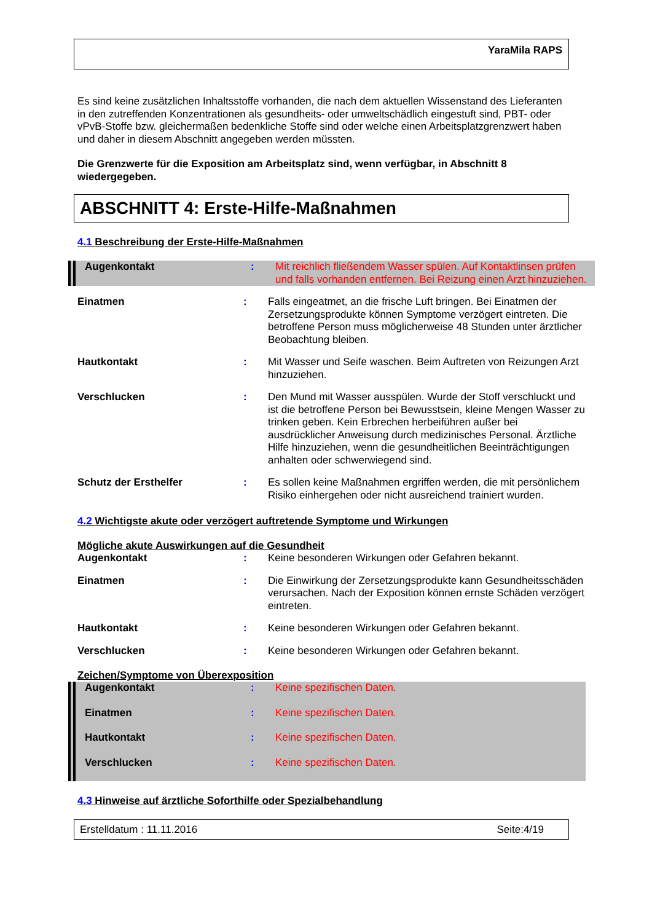YaraMila RAPS
Es sind keine zusätzlichen Inhaltsstoffe vorhanden, die nach dem aktuellen Wissenstand des Lieferanten in den zutreffenden Konzentrationen als gesundheits- oder umweltschädlich eingestuft sind, PBT- oder vPvB-Stoffe bzw. gleichermaßen bedenkliche Stoffe sind oder welche einen Arbeitsplatzgrenzwert haben und daher in diesem Abschnitt angegeben werden müssten.
Die Grenzwerte für die Exposition am Arbeitsplatz sind, wenn verfügbar, in Abschnitt 8 wiedergegeben.
ABSCHNITT 4: Erste-Hilfe-Maßnahmen
4.1 Beschreibung der Erste-Hilfe-Maßnahmen
Augenkontakt : Mit reichlich fließendem Wasser spülen. Auf Kontaktlinsen prüfen und falls vorhanden entfernen. Bei Reizung einen Arzt hinzuziehen.
Einatmen : Falls eingeatmet, an die frische Luft bringen. Bei Einatmen der Zersetzungsprodukte können Symptome verzögert eintreten. Die betroffene Person muss möglicherweise 48 Stunden unter ärztlicher Beobachtung bleiben.
Hautkontakt : Mit Wasser und Seife waschen. Beim Auftreten von Reizungen Arzt hinzuziehen.
Verschlucken : Den Mund mit Wasser ausspülen. Wurde der Stoff verschluckt und ist die betroffene Person bei Bewusstsein, kleine Mengen Wasser zu trinken geben. Kein Erbrechen herbeiführen außer bei ausdrücklicher Anweisung durch medizinisches Personal. Ärztliche Hilfe hinzuziehen, wenn die gesundheitlichen Beeinträchtigungen anhalten oder schwerwiegend sind.
Schutz der Ersthelfer : Es sollen keine Maßnahmen ergriffen werden, die mit persönlichem Risiko einhergehen oder nicht ausreichend trainiert wurden.
4.2 Wichtigste akute oder verzögert auftretende Symptome und Wirkungen
Mögliche akute Auswirkungen auf die Gesundheit
Augenkontakt : Keine besonderen Wirkungen oder Gefahren bekannt.
Einatmen : Die Einwirkung der Zersetzungsprodukte kann Gesundheitsschäden verursachen. Nach der Exposition können ernste Schäden verzögert eintreten.
Hautkontakt : Keine besonderen Wirkungen oder Gefahren bekannt.
Verschlucken : Keine besonderen Wirkungen oder Gefahren bekannt.
Zeichen/Symptome von Überexposition
Augenkontakt : Keine spezifischen Daten.
Einatmen : Keine spezifischen Daten.
Hautkontakt : Keine spezifischen Daten.
Verschlucken : Keine spezifischen Daten.
4.3 Hinweise auf ärztliche Soforthilfe oder Spezialbehandlung
Erstelldatum : 11.11.2016 Seite:4/19